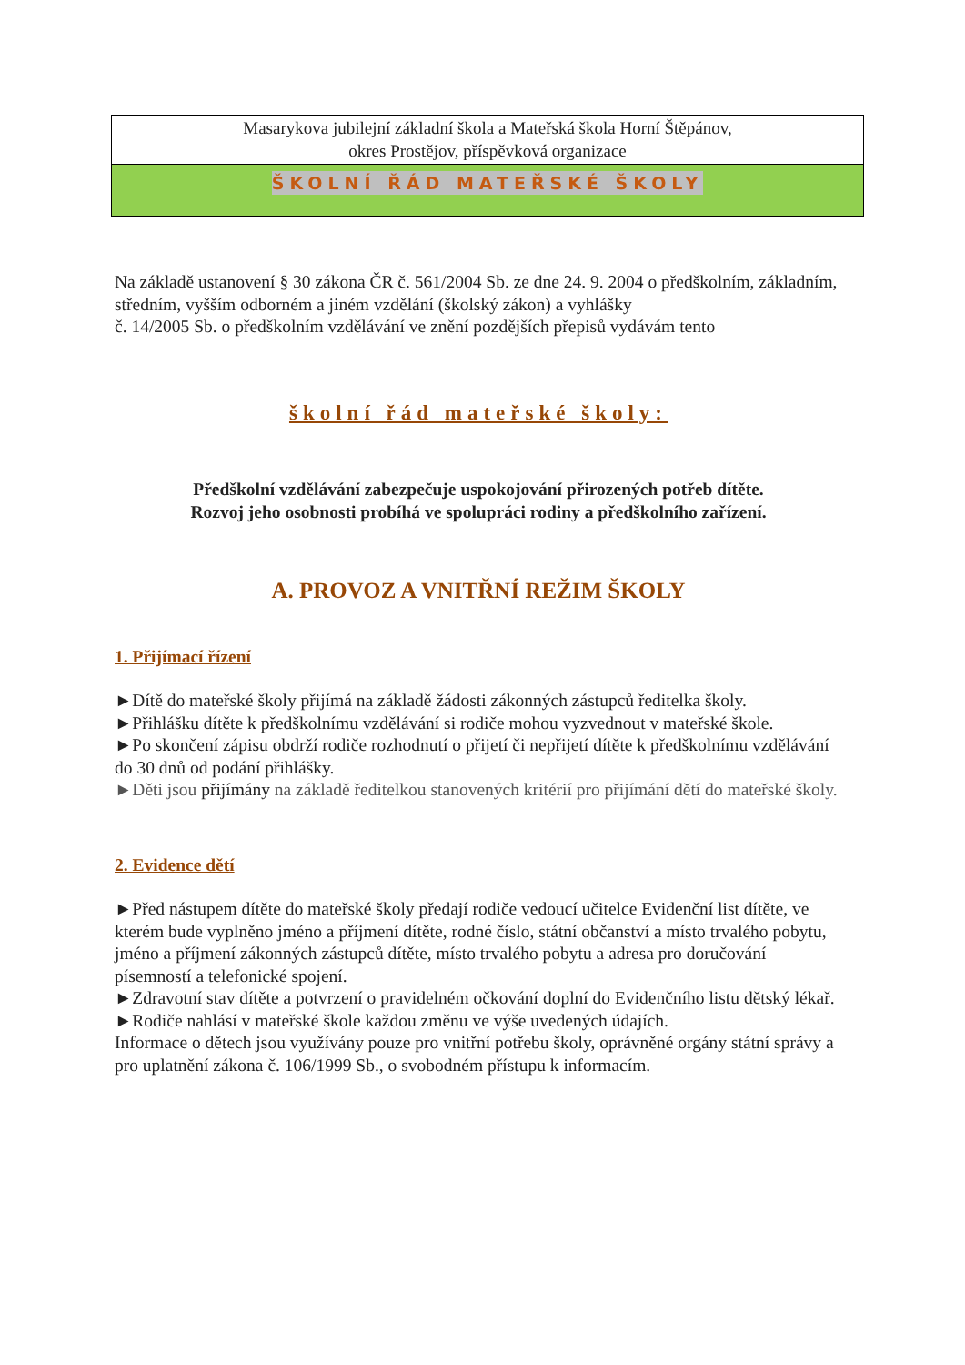Masarykova jubilejní základní škola a Mateřská škola Horní Štěpánov,
okres Prostějov, příspěvková organizace
ŠKOLNÍ ŘÁD MATEŘSKÉ ŠKOLY
Na základě ustanovení § 30 zákona ČR č. 561/2004 Sb. ze dne 24. 9. 2004 o předškolním, základním, středním, vyšším odborném a jiném vzdělání (školský zákon) a vyhlášky
č. 14/2005 Sb. o předškolním vzdělávání ve znění pozdějších přepisů vydávám tento
školní řád mateřské školy:
Předškolní vzdělávání zabezpečuje uspokojování přirozených potřeb dítěte.
Rozvoj jeho osobnosti probíhá ve spolupráci rodiny a předškolního zařízení.
A. PROVOZ A VNITŘNÍ REŽIM ŠKOLY
1. Přijímací řízení
►Dítě do mateřské školy přijímá na základě žádosti zákonných zástupců ředitelka školy.
►Přihlášku dítěte k předškolnímu vzdělávání si rodiče mohou vyzvednout v mateřské škole.
►Po skončení zápisu obdrží rodiče rozhodnutí o přijetí či nepřijetí dítěte k předškolnímu vzdělávání do 30 dnů od podání přihlášky.
►Děti jsou přijímány na základě ředitelkou stanovených kritérií pro přijímání dětí do mateřské školy.
2. Evidence dětí
►Před nástupem dítěte do mateřské školy předají rodiče vedoucí učitelce Evidenční list dítěte, ve kterém bude vyplněno jméno a příjmení dítěte, rodné číslo, státní občanství a místo trvalého pobytu, jméno a příjmení zákonných zástupců dítěte, místo trvalého pobytu a adresa pro doručování písemností a telefonické spojení.
►Zdravotní stav dítěte a potvrzení o pravidelném očkování doplní do Evidenčního listu dětský lékař.
►Rodiče nahlásí v mateřské škole každou změnu ve výše uvedených údajích.
Informace o dětech jsou využívány pouze pro vnitřní potřebu školy, oprávněné orgány státní správy a pro uplatnění zákona č. 106/1999 Sb., o svobodném přístupu k informacím.